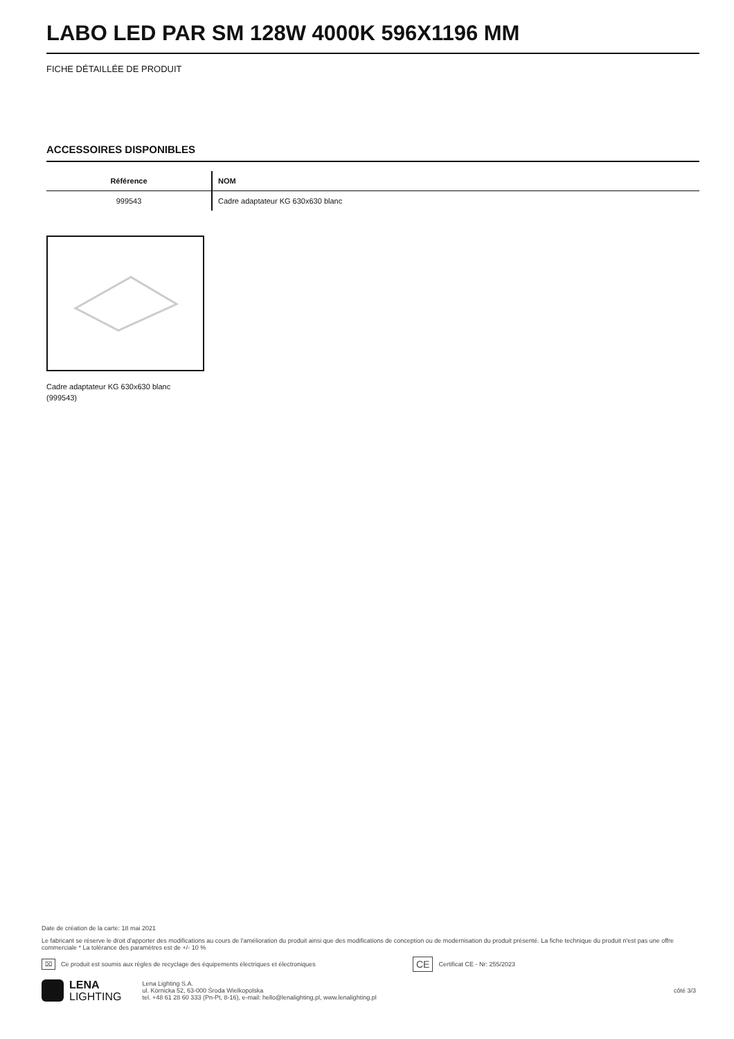LABO LED PAR SM 128W 4000K 596X1196 MM
FICHE DÉTAILLÉE DE PRODUIT
ACCESSOIRES DISPONIBLES
| Référence | NOM |
| --- | --- |
| 999543 | Cadre adaptateur KG 630x630 blanc |
Cadre adaptateur KG 630x630 blanc (999543)
Date de création de la carte: 18 mai 2021
Le fabricant se réserve le droit d'apporter des modifications au cours de l'amélioration du produit ainsi que des modifications de conception ou de modernisation du produit présenté. La fiche technique du produit n'est pas une offre commerciale * La tolérance des paramètres est de +/- 10 %
⌧ Ce produit est soumis aux règles de recyclage des équipements électriques et électroniques CE Certificat CE - Nr: 255/2023
LENA
LIGHTING
Lena Lighting S.A.
ul. Kórnicka 52, 63-000 Środa Wielkopolska
tel. +48 61 28 60 333 (Pn-Pt, 8-16), e-mail: hello@lenalighting.pl, www.lenalighting.pl
côté 3/3